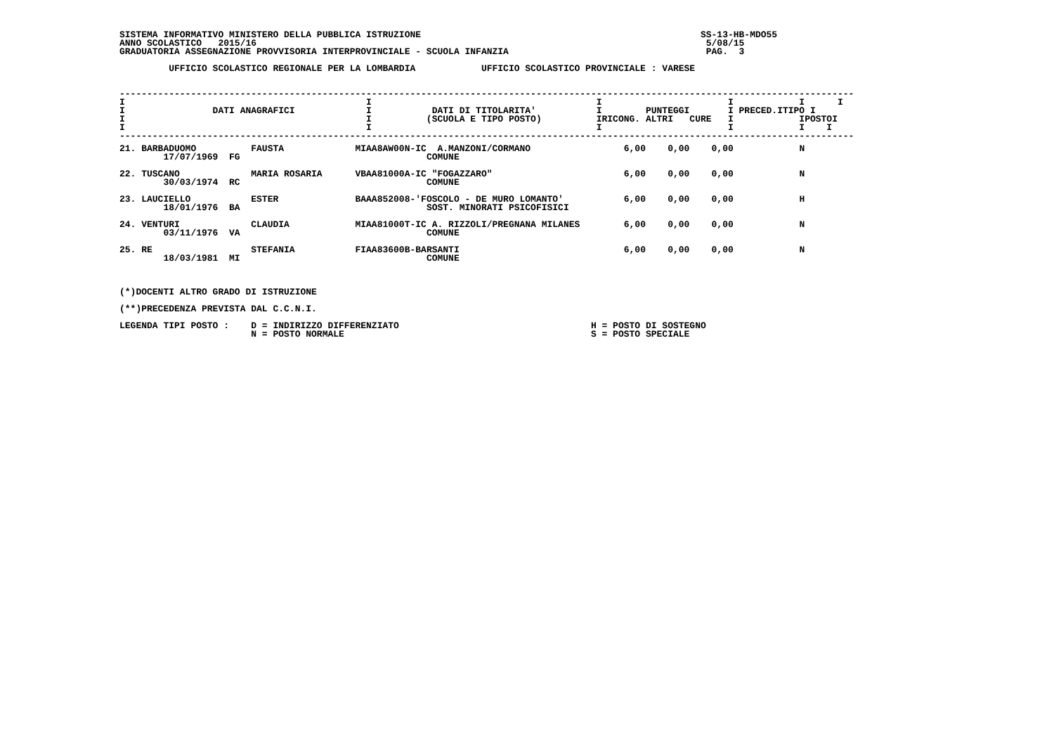SISTEMA INFORMATIVO MINISTERO DELLA PUBBLICA ISTRUZIONE                                                   SS-13-HB-MDO55
ANNO SCOLASTICO   2015/16                                                                                  5/08/15
GRADUATORIA ASSEGNAZIONE PROVVISORIA INTERPROVINCIALE - SCUOLA INFANZIA                                    PAG.  3

         UFFICIO SCOLASTICO REGIONALE PER LA LOMBARDIA            UFFICIO SCOLASTICO PROVINCIALE : VARESE


--------------------------------------------------------------------------------------------------------------------------------------
I                                            I                                         I                       I            I      I
I                DATI ANAGRAFICI             I           DATI DI TITOLARITA'           I        PUNTEGGI       I PRECED.ITIPO I
I                                            I          (SCUOLA E TIPO POSTO)          IRICONG. ALTRI   CURE   I            IPOSTOI
I                                            I                                         I                       I            I    I
--------------------------------------------------------------------------------------------------------------------------------------
| 21. BARBADUOMO FAUSTA 17/07/1969 FG | MIAA8AW00N-IC A.MANZONI/CORMANO COMUNE | 6,00 0,00 0,00 N |
| 22. TUSCANO MARIA ROSARIA 30/03/1974 RC | VBAA81000A-IC "FOGAZZARO" COMUNE | 6,00 0,00 0,00 N |
| 23. LAUCIELLO ESTER 18/01/1976 BA | BAAA852008-'FOSCOLO - DE MURO LOMANTO' SOST. MINORATI PSICOFISICI | 6,00 0,00 0,00 H |
| 24. VENTURI CLAUDIA 03/11/1976 VA | MIAA81000T-IC A. RIZZOLI/PREGNANA MILANES COMUNE | 6,00 0,00 0,00 N |
| 25. RE STEFANIA 18/03/1981 MI | FIAA83600B-BARSANTI COMUNE | 6,00 0,00 0,00 N |
(*)DOCENTI ALTRO GRADO DI ISTRUZIONE

(**)PRECEDENZA PREVISTA DAL C.C.N.I.

LEGENDA TIPI POSTO :    D = INDIRIZZO DIFFERENZIATO                                   H = POSTO DI SOSTEGNO
                        N = POSTO NORMALE                                             S = POSTO SPECIALE